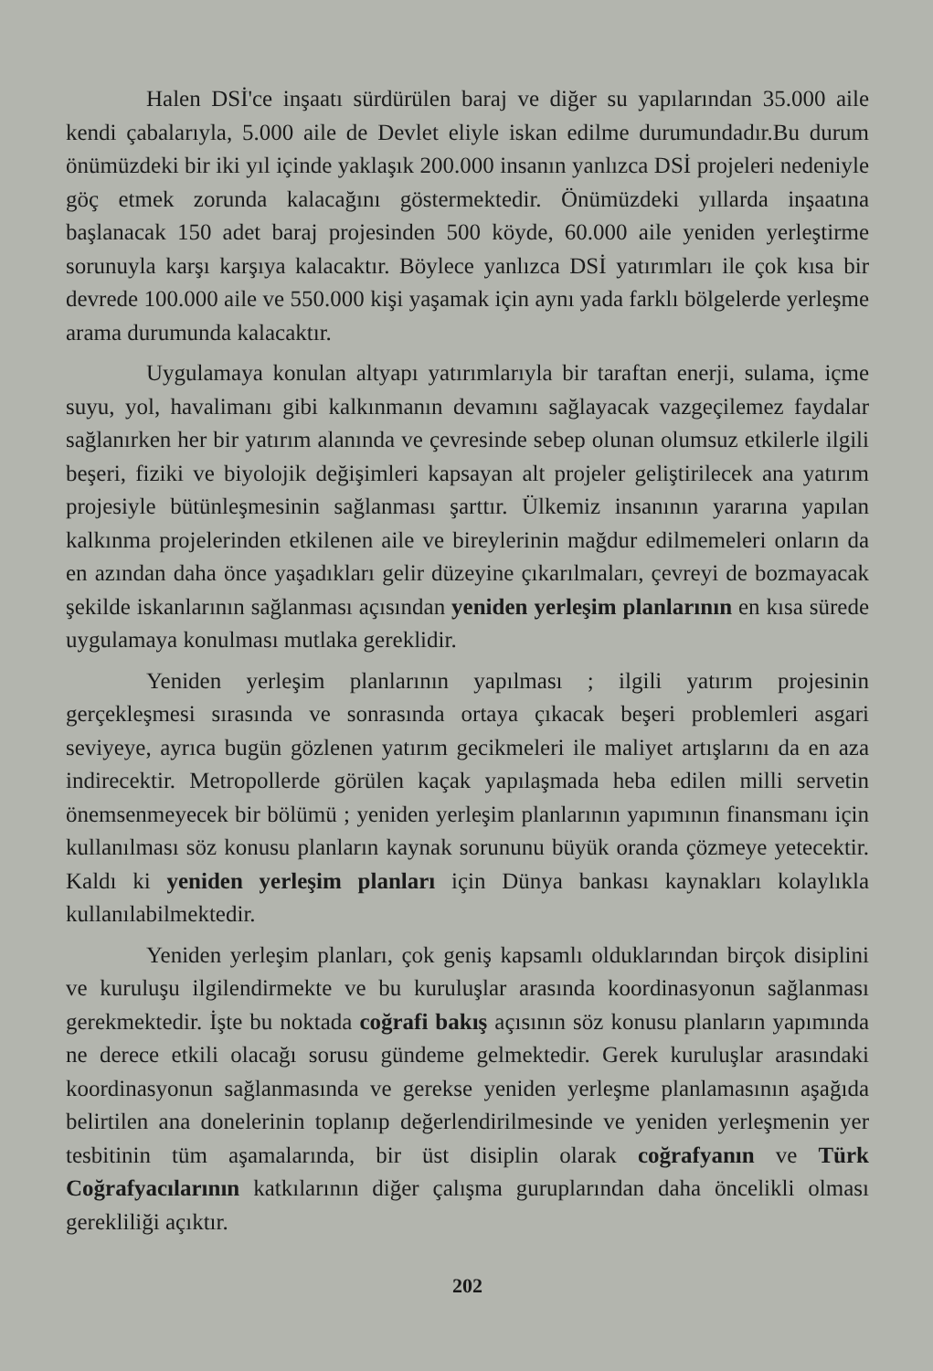Halen DSİ'ce inşaatı sürdürülen baraj ve diğer su yapılarından 35.000 aile kendi çabalarıyla, 5.000 aile de Devlet eliyle iskan edilme durumundadır.Bu durum önümüzdeki bir iki yıl içinde yaklaşık 200.000 insanın yanlızca DSİ projeleri nedeniyle göç etmek zorunda kalacağını göstermektedir. Önümüzdeki yıllarda inşaatına başlanacak 150 adet baraj projesinden 500 köyde, 60.000 aile yeniden yerleştirme sorunuyla karşı karşıya kalacaktır. Böylece yanlızca DSİ yatırımları ile çok kısa bir devrede 100.000 aile ve 550.000 kişi yaşamak için aynı yada farklı bölgelerde yerleşme arama durumunda kalacaktır.
Uygulamaya konulan altyapı yatırımlarıyla bir taraftan enerji, sulama, içme suyu, yol, havalimanı gibi kalkınmanın devamını sağlayacak vazgeçilemez faydalar sağlanırken her bir yatırım alanında ve çevresinde sebep olunan olumsuz etkilerle ilgili beşeri, fiziki ve biyolojik değişimleri kapsayan alt projeler geliştirilecek ana yatırım projesiyle bütünleşmesinin sağlanması şarttır. Ülkemiz insanının yararına yapılan kalkınma projelerinden etkilenen aile ve bireylerinin mağdur edilmemeleri onların da en azından daha önce yaşadıkları gelir düzeyine çıkarılmaları, çevreyi de bozmayacak şekilde iskanlarının sağlanması açısından yeniden yerleşim planlarının en kısa sürede uygulamaya konulması mutlaka gereklidir.
Yeniden yerleşim planlarının yapılması ; ilgili yatırım projesinin gerçekleşmesi sırasında ve sonrasında ortaya çıkacak beşeri problemleri asgari seviyeye, ayrıca bugün gözlenen yatırım gecikmeleri ile maliyet artışlarını da en aza indirecektir. Metropollerde görülen kaçak yapılaşmada heba edilen milli servetin önemsenmeyecek bir bölümü ; yeniden yerleşim planlarının yapımının finansmanı için kullanılması söz konusu planların kaynak sorununu büyük oranda çözmeye yetecektir. Kaldı ki yeniden yerleşim planları için Dünya bankası kaynakları kolaylıkla kullanılabilmektedir.
Yeniden yerleşim planları, çok geniş kapsamlı olduklarından birçok disiplini ve kuruluşu ilgilendirmekte ve bu kuruluşlar arasında koordinasyonun sağlanması gerekmektedir. İşte bu noktada coğrafi bakış açısının söz konusu planların yapımında ne derece etkili olacağı sorusu gündeme gelmektedir. Gerek kuruluşlar arasındaki koordinasyonun sağlanmasında ve gerekse yeniden yerleşme planlamasının aşağıda belirtilen ana donelerinin toplanıp değerlendirilmesinde ve yeniden yerleşmenin yer tesbitinin tüm aşamalarında, bir üst disiplin olarak coğrafyanın ve Türk Coğrafyacılarının katkılarının diğer çalışma guruplarından daha öncelikli olması gerekliliği açıktır.
202